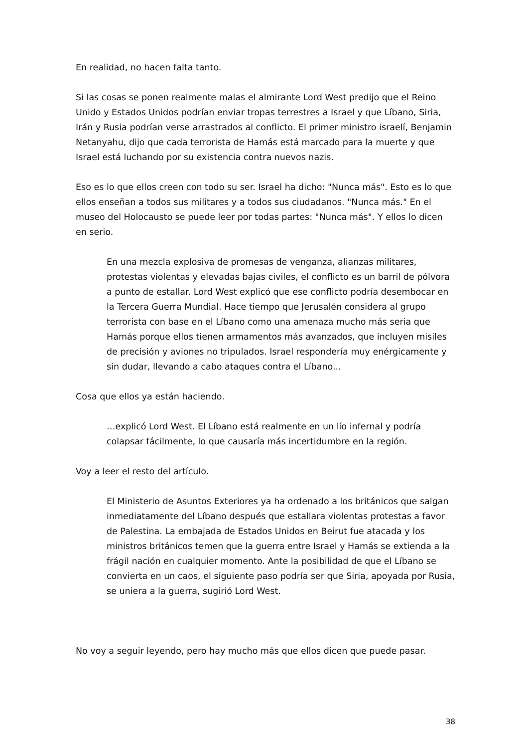En realidad, no hacen falta tanto.
Si las cosas se ponen realmente malas el almirante Lord West predijo que el Reino Unido y Estados Unidos podrían enviar tropas terrestres a Israel y que Líbano, Siria, Irán y Rusia podrían verse arrastrados al conflicto. El primer ministro israelí, Benjamin Netanyahu, dijo que cada terrorista de Hamás está marcado para la muerte y que Israel está luchando por su existencia contra nuevos nazis.
Eso es lo que ellos creen con todo su ser. Israel ha dicho: "Nunca más". Esto es lo que ellos enseñan a todos sus militares y a todos sus ciudadanos. "Nunca más." En el museo del Holocausto se puede leer por todas partes: "Nunca más". Y ellos lo dicen en serio.
En una mezcla explosiva de promesas de venganza, alianzas militares, protestas violentas y elevadas bajas civiles, el conflicto es un barril de pólvora a punto de estallar. Lord West explicó que ese conflicto podría desembocar en la Tercera Guerra Mundial. Hace tiempo que Jerusalén considera al grupo terrorista con base en el Líbano como una amenaza mucho más seria que Hamás porque ellos tienen armamentos más avanzados, que incluyen misiles de precisión y aviones no tripulados. Israel respondería muy enérgicamente y sin dudar, llevando a cabo ataques contra el Líbano...
Cosa que ellos ya están haciendo.
…explicó Lord West. El Líbano está realmente en un lío infernal y podría colapsar fácilmente, lo que causaría más incertidumbre en la región.
Voy a leer el resto del artículo.
El Ministerio de Asuntos Exteriores ya ha ordenado a los británicos que salgan inmediatamente del Líbano después que estallara violentas protestas a favor de Palestina. La embajada de Estados Unidos en Beirut fue atacada y los ministros británicos temen que la guerra entre Israel y Hamás se extienda a la frágil nación en cualquier momento. Ante la posibilidad de que el Líbano se convierta en un caos, el siguiente paso podría ser que Siria, apoyada por Rusia, se uniera a la guerra, sugirió Lord West.
No voy a seguir leyendo, pero hay mucho más que ellos dicen que puede pasar.
38